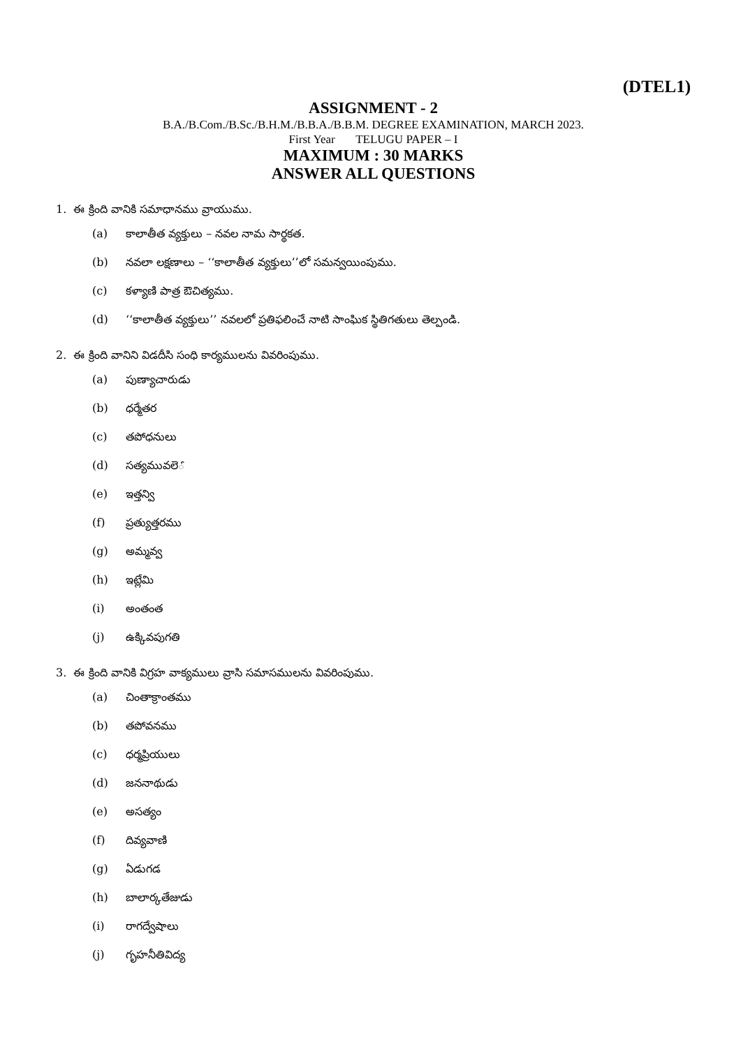(DTEL1)
ASSIGNMENT - 2
B.A./B.Com./B.Sc./B.H.M./B.B.A./B.B.M. DEGREE EXAMINATION, MARCH 2023.
First Year TELUGU PAPER – I
MAXIMUM : 30 MARKS
ANSWER ALL QUESTIONS
1. ఈ క్రింది వానికి సమాధానము వ్రాయుము.
(a) కాలాతీత వ్యక్తులు – నవల నామ సార్థకత.
(b) నవలా లక్షణాలు – ‘‘కాలాతీత వ్యక్తులు’’లో సమన్వయింపుము.
(c) కళ్యాణి పాత్ర ఔచిత్యము.
(d) ‘‘కాలాతీత వ్యక్తులు’’ నవలలో ప్రతిఫలించే నాటి సాంఘిక స్థితిగతులు తెల్పండి.
2. ఈ క్రింది వానిని విడదీసి సంధి కార్యములను వివరింపుము.
(a) పుణ్యాచారుడు
(b) ధర్మేతర
(c) తపోధనులు
(d) సత్యమువలెౕ
(e) ఇత్తన్వి
(f) ప్రత్యుత్తరము
(g) అమ్మవ్వ
(h) ఇట్లేమి
(i) అంతంత
(j) ఉక్కివపుగతి
3. ఈ క్రింది వానికి విగ్రహ వాక్యములు వ్రాసి సమాసములను వివరింపుము.
(a) చింతాక్రాంతము
(b) తపోవనము
(c) ధర్మప్రియులు
(d) జననాథుడు
(e) అసత్యం
(f) దివ్యవాణి
(g) ఏడుగడ
(h) బాలార్కతేజుడు
(i) రాగద్వేషాలు
(j) గృహనీతివిద్య